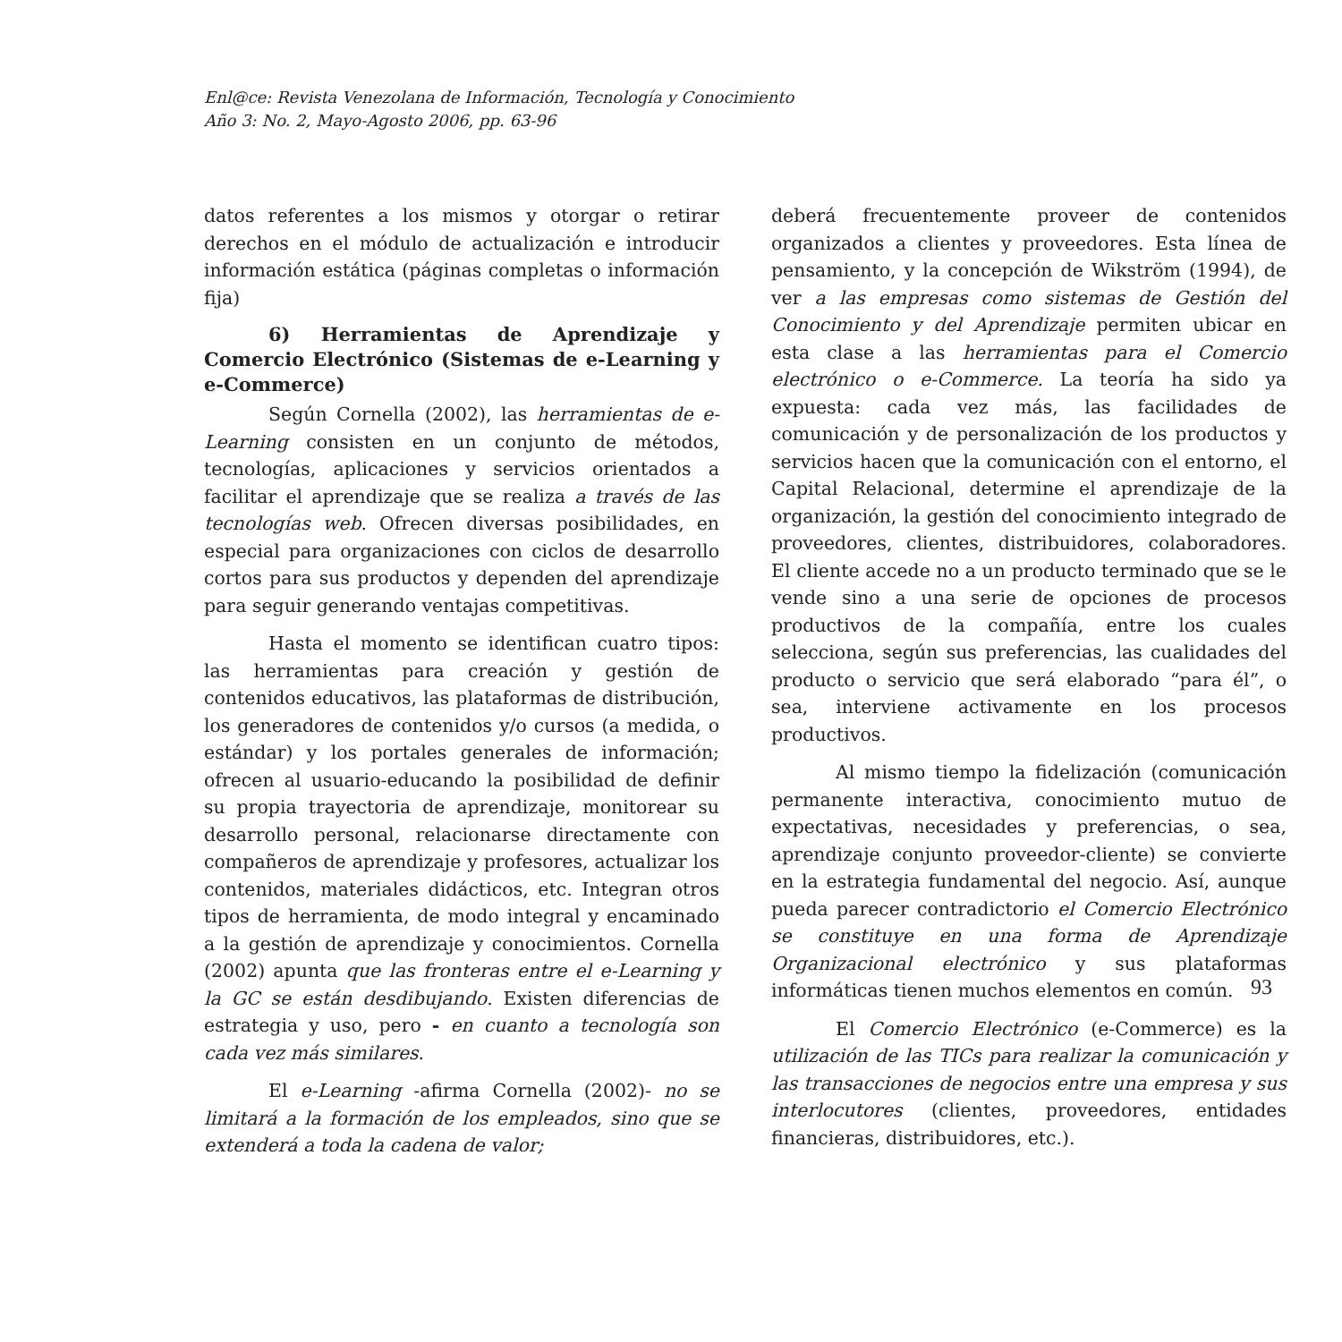Enl@ce: Revista Venezolana de Información, Tecnología y Conocimiento
Año 3: No. 2, Mayo-Agosto 2006, pp. 63-96
datos referentes a los mismos y otorgar o retirar derechos en el módulo de actualización e introducir información estática (páginas completas o información fija)
6) Herramientas de Aprendizaje y Comercio Electrónico (Sistemas de e-Learning y e-Commerce)
Según Cornella (2002), las herramientas de e-Learning consisten en un conjunto de métodos, tecnologías, aplicaciones y servicios orientados a facilitar el aprendizaje que se realiza a través de las tecnologías web. Ofrecen diversas posibilidades, en especial para organizaciones con ciclos de desarrollo cortos para sus productos y dependen del aprendizaje para seguir generando ventajas competitivas.
Hasta el momento se identifican cuatro tipos: las herramientas para creación y gestión de contenidos educativos, las plataformas de distribución, los generadores de contenidos y/o cursos (a medida, o estándar) y los portales generales de información; ofrecen al usuario-educando la posibilidad de definir su propia trayectoria de aprendizaje, monitorear su desarrollo personal, relacionarse directamente con compañeros de aprendizaje y profesores, actualizar los contenidos, materiales didácticos, etc. Integran otros tipos de herramienta, de modo integral y encaminado a la gestión de aprendizaje y conocimientos. Cornella (2002) apunta que las fronteras entre el e-Learning y la GC se están desdibujando. Existen diferencias de estrategia y uso, pero - en cuanto a tecnología son cada vez más similares.
El e-Learning -afirma Cornella (2002)- no se limitará a la formación de los empleados, sino que se extenderá a toda la cadena de valor;
deberá frecuentemente proveer de contenidos organizados a clientes y proveedores. Esta línea de pensamiento, y la concepción de Wikström (1994), de ver a las empresas como sistemas de Gestión del Conocimiento y del Aprendizaje permiten ubicar en esta clase a las herramientas para el Comercio electrónico o e-Commerce. La teoría ha sido ya expuesta: cada vez más, las facilidades de comunicación y de personalización de los productos y servicios hacen que la comunicación con el entorno, el Capital Relacional, determine el aprendizaje de la organización, la gestión del conocimiento integrado de proveedores, clientes, distribuidores, colaboradores. El cliente accede no a un producto terminado que se le vende sino a una serie de opciones de procesos productivos de la compañía, entre los cuales selecciona, según sus preferencias, las cualidades del producto o servicio que será elaborado “para él”, o sea, interviene activamente en los procesos productivos.
Al mismo tiempo la fidelización (comunicación permanente interactiva, conocimiento mutuo de expectativas, necesidades y preferencias, o sea, aprendizaje conjunto proveedor-cliente) se convierte en la estrategia fundamental del negocio. Así, aunque pueda parecer contradictorio el Comercio Electrónico se constituye en una forma de Aprendizaje Organizacional electrónico y sus plataformas informáticas tienen muchos elementos en común.
El Comercio Electrónico (e-Commerce) es la utilización de las TICs para realizar la comunicación y las transacciones de negocios entre una empresa y sus interlocutores (clientes, proveedores, entidades financieras, distribuidores, etc.).
93